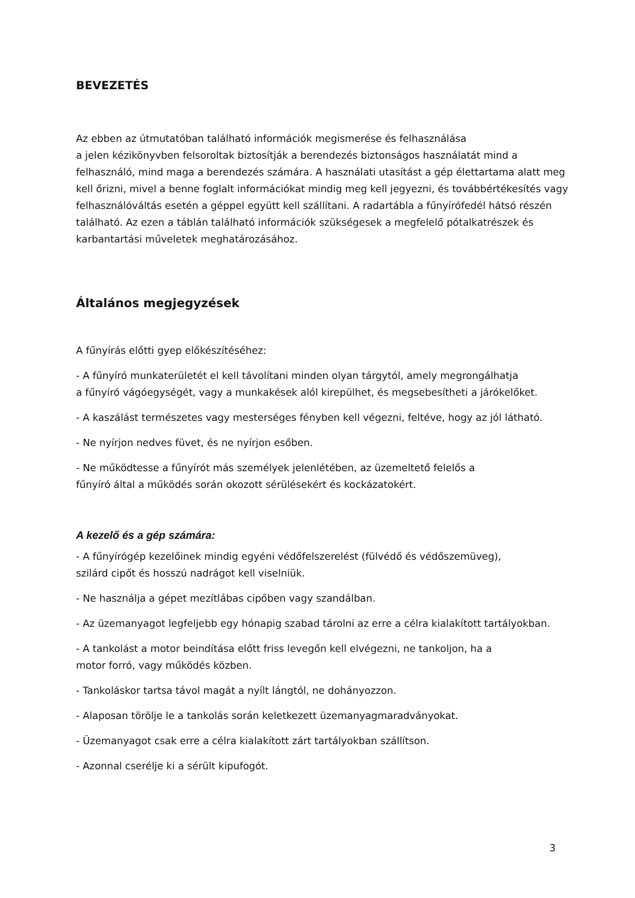BEVEZETÉS
Az ebben az útmutatóban található információk megismerése és felhasználása
a jelen kézikönyvben felsoroltak biztosítják a berendezés biztonságos használatát mind a felhasználó, mind maga a berendezés számára. A használati utasítást a gép élettartama alatt meg kell őrizni, mivel a benne foglalt információkat mindig meg kell jegyezni, és továbbértékesítés vagy felhasználóváltás esetén a géppel együtt kell szállítani. A radartábla a fűnyírófedél hátsó részén található. Az ezen a táblán található információk szükségesek a megfelelő pótalkatrészek és karbantartási műveletek meghatározásához.
Általános megjegyzések
A fűnyírás előtti gyep előkészítéséhez:
- A fűnyíró munkaterületét el kell távolítani minden olyan tárgytól, amely megrongálhatja
a fűnyíró vágóegységét, vagy a munkakések alól kirepülhet, és megsebesítheti a járókelőket.
- A kaszálást természetes vagy mesterséges fényben kell végezni, feltéve, hogy az jól látható.
- Ne nyírjon nedves füvet, és ne nyírjon esőben.
- Ne működtesse a fűnyírót más személyek jelenlétében, az üzemeltető felelős a
fűnyíró által a működés során okozott sérülésekért és kockázatokért.
A kezelő és a gép számára:
- A fűnyírógép kezelőinek mindig egyéni védőfelszerelést (fülvédő és védőszemüveg),
szilárd cipőt és hosszú nadrágot kell viselniük.
- Ne használja a gépet mezítlábas cipőben vagy szandálban.
- Az üzemanyagot legfeljebb egy hónapig szabad tárolni az erre a célra kialakított tartályokban.
- A tankolást a motor beindítása előtt friss levegőn kell elvégezni, ne tankoljon, ha a
motor forró, vagy működés közben.
- Tankoláskor tartsa távol magát a nyílt lángtól, ne dohányozzon.
- Alaposan törölje le a tankolás során keletkezett üzemanyagmaradványokat.
- Üzemanyagot csak erre a célra kialakított zárt tartályokban szállítson.
- Azonnal cserélje ki a sérült kipufogót.
3